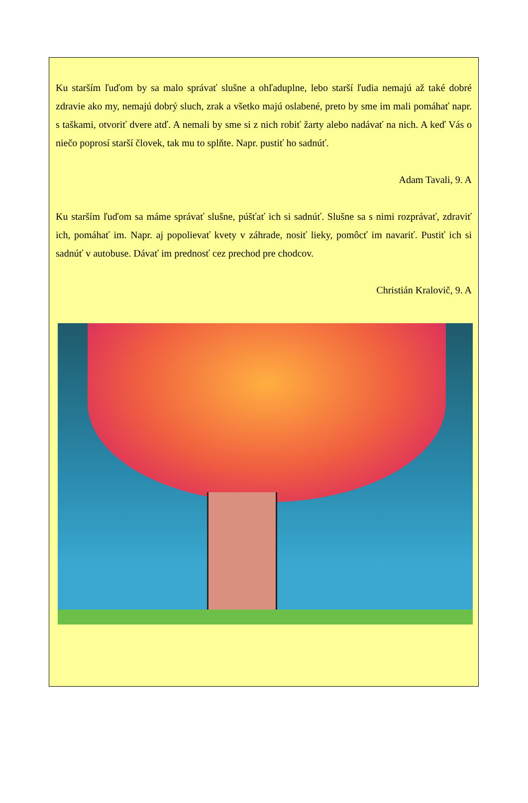Ku starším ľuďom by sa malo správať slušne a ohľaduplne, lebo starší ľudia nemajú až také dobré zdravie ako my, nemajú dobrý sluch, zrak a všetko majú oslabené, preto by sme im mali pomáhať napr. s taškami, otvoriť dvere atď. A nemali by sme si z nich robiť žarty alebo nadávať na nich. A keď Vás o niečo poprosí starší človek, tak mu to splňte. Napr. pustiť ho sadnúť.
Adam Tavali, 9. A
Ku starším ľuďom sa máme správať slušne, púšťať ich si sadnúť. Slušne sa s nimi rozprávať, zdraviť ich, pomáhať im. Napr. aj popolievať kvety v záhrade, nosiť lieky, pomôcť im navariť. Pustiť ich si sadnúť v autobuse. Dávať im prednosť cez prechod pre chodcov.
Christián Kralovič, 9. A